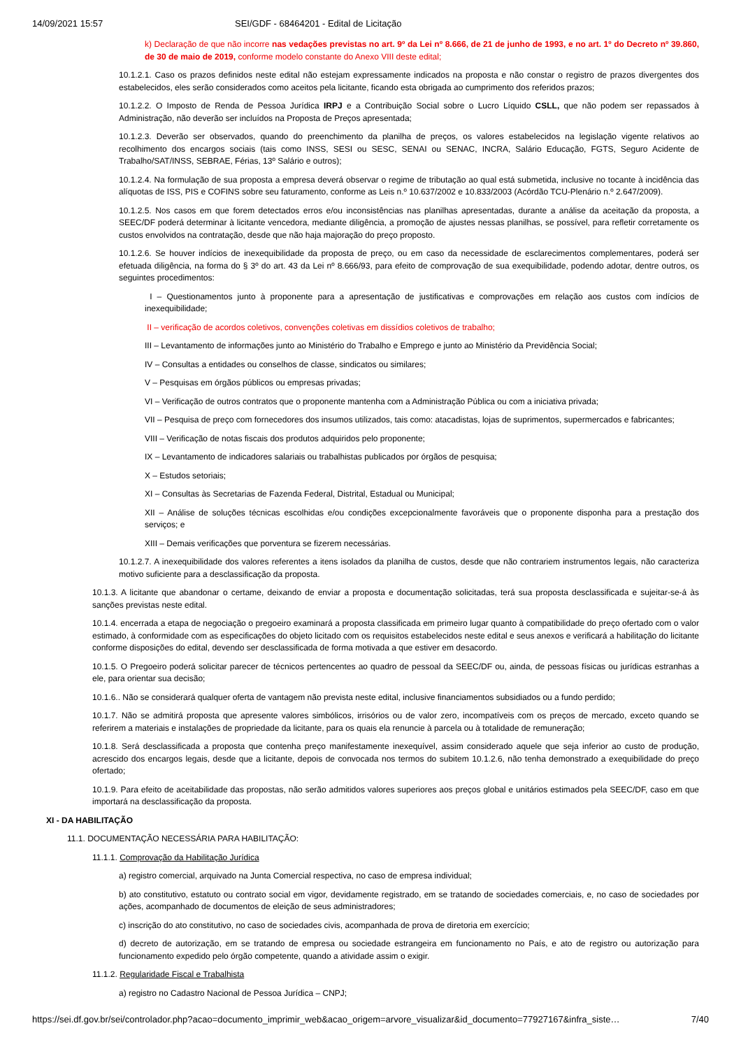14/09/2021 15:57 SEI/GDF - 68464201 - Edital de Licitação
k) Declaração de que não incorre nas vedações previstas no art. 9º da Lei nº 8.666, de 21 de junho de 1993, e no art. 1º do Decreto nº 39.860, de 30 de maio de 2019, conforme modelo constante do Anexo VIII deste edital;
10.1.2.1. Caso os prazos definidos neste edital não estejam expressamente indicados na proposta e não constar o registro de prazos divergentes dos estabelecidos, eles serão considerados como aceitos pela licitante, ficando esta obrigada ao cumprimento dos referidos prazos;
10.1.2.2. O Imposto de Renda de Pessoa Jurídica IRPJ e a Contribuição Social sobre o Lucro Líquido CSLL, que não podem ser repassados à Administração, não deverão ser incluídos na Proposta de Preços apresentada;
10.1.2.3. Deverão ser observados, quando do preenchimento da planilha de preços, os valores estabelecidos na legislação vigente relativos ao recolhimento dos encargos sociais (tais como INSS, SESI ou SESC, SENAI ou SENAC, INCRA, Salário Educação, FGTS, Seguro Acidente de Trabalho/SAT/INSS, SEBRAE, Férias, 13º Salário e outros);
10.1.2.4. Na formulação de sua proposta a empresa deverá observar o regime de tributação ao qual está submetida, inclusive no tocante à incidência das alíquotas de ISS, PIS e COFINS sobre seu faturamento, conforme as Leis n.º 10.637/2002 e 10.833/2003 (Acórdão TCU-Plenário n.º 2.647/2009).
10.1.2.5. Nos casos em que forem detectados erros e/ou inconsistências nas planilhas apresentadas, durante a análise da aceitação da proposta, a SEEC/DF poderá determinar à licitante vencedora, mediante diligência, a promoção de ajustes nessas planilhas, se possível, para refletir corretamente os custos envolvidos na contratação, desde que não haja majoração do preço proposto.
10.1.2.6. Se houver indícios de inexequibilidade da proposta de preço, ou em caso da necessidade de esclarecimentos complementares, poderá ser efetuada diligência, na forma do § 3º do art. 43 da Lei nº 8.666/93, para efeito de comprovação de sua exequibilidade, podendo adotar, dentre outros, os seguintes procedimentos:
I – Questionamentos junto à proponente para a apresentação de justificativas e comprovações em relação aos custos com indícios de inexequibilidade;
II – verificação de acordos coletivos, convenções coletivas em dissídios coletivos de trabalho;
III – Levantamento de informações junto ao Ministério do Trabalho e Emprego e junto ao Ministério da Previdência Social;
IV – Consultas a entidades ou conselhos de classe, sindicatos ou similares;
V – Pesquisas em órgãos públicos ou empresas privadas;
VI – Verificação de outros contratos que o proponente mantenha com a Administração Pública ou com a iniciativa privada;
VII – Pesquisa de preço com fornecedores dos insumos utilizados, tais como: atacadistas, lojas de suprimentos, supermercados e fabricantes;
VIII – Verificação de notas fiscais dos produtos adquiridos pelo proponente;
IX – Levantamento de indicadores salariais ou trabalhistas publicados por órgãos de pesquisa;
X – Estudos setoriais;
XI – Consultas às Secretarias de Fazenda Federal, Distrital, Estadual ou Municipal;
XII – Análise de soluções técnicas escolhidas e/ou condições excepcionalmente favoráveis que o proponente disponha para a prestação dos serviços; e
XIII – Demais verificações que porventura se fizerem necessárias.
10.1.2.7. A inexequibilidade dos valores referentes a itens isolados da planilha de custos, desde que não contrariem instrumentos legais, não caracteriza motivo suficiente para a desclassificação da proposta.
10.1.3. A licitante que abandonar o certame, deixando de enviar a proposta e documentação solicitadas, terá sua proposta desclassificada e sujeitar-se-á às sanções previstas neste edital.
10.1.4. encerrada a etapa de negociação o pregoeiro examinará a proposta classificada em primeiro lugar quanto à compatibilidade do preço ofertado com o valor estimado, à conformidade com as especificações do objeto licitado com os requisitos estabelecidos neste edital e seus anexos e verificará a habilitação do licitante conforme disposições do edital, devendo ser desclassificada de forma motivada a que estiver em desacordo.
10.1.5. O Pregoeiro poderá solicitar parecer de técnicos pertencentes ao quadro de pessoal da SEEC/DF ou, ainda, de pessoas físicas ou jurídicas estranhas a ele, para orientar sua decisão;
10.1.6.. Não se considerará qualquer oferta de vantagem não prevista neste edital, inclusive financiamentos subsidiados ou a fundo perdido;
10.1.7. Não se admitirá proposta que apresente valores simbólicos, irrisórios ou de valor zero, incompatíveis com os preços de mercado, exceto quando se referirem a materiais e instalações de propriedade da licitante, para os quais ela renuncie à parcela ou à totalidade de remuneração;
10.1.8. Será desclassificada a proposta que contenha preço manifestamente inexequível, assim considerado aquele que seja inferior ao custo de produção, acrescido dos encargos legais, desde que a licitante, depois de convocada nos termos do subitem 10.1.2.6, não tenha demonstrado a exequibilidade do preço ofertado;
10.1.9. Para efeito de aceitabilidade das propostas, não serão admitidos valores superiores aos preços global e unitários estimados pela SEEC/DF, caso em que importará na desclassificação da proposta.
XI - DA HABILITAÇÃO
11.1. DOCUMENTAÇÃO NECESSÁRIA PARA HABILITAÇÃO:
11.1.1. Comprovação da Habilitação Jurídica
a) registro comercial, arquivado na Junta Comercial respectiva, no caso de empresa individual;
b) ato constitutivo, estatuto ou contrato social em vigor, devidamente registrado, em se tratando de sociedades comerciais, e, no caso de sociedades por ações, acompanhado de documentos de eleição de seus administradores;
c) inscrição do ato constitutivo, no caso de sociedades civis, acompanhada de prova de diretoria em exercício;
d) decreto de autorização, em se tratando de empresa ou sociedade estrangeira em funcionamento no País, e ato de registro ou autorização para funcionamento expedido pelo órgão competente, quando a atividade assim o exigir.
11.1.2. Regularidade Fiscal e Trabalhista
a) registro no Cadastro Nacional de Pessoa Jurídica – CNPJ;
https://sei.df.gov.br/sei/controlador.php?acao=documento_imprimir_web&acao_origem=arvore_visualizar&id_documento=77927167&infra_siste… 7/40